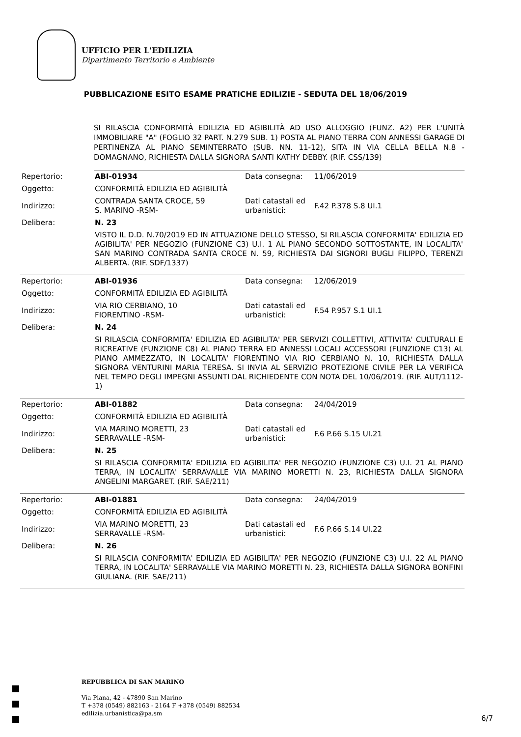UFFICIO PER L'EDILIZIA
Dipartimento Territorio e Ambiente
PUBBLICAZIONE ESITO ESAME PRATICHE EDILIZIE - SEDUTA DEL 18/06/2019
SI RILASCIA CONFORMITÀ EDILIZIA ED AGIBILITÀ AD USO ALLOGGIO (FUNZ. A2) PER L'UNITÀ IMMOBILIARE "A" (FOGLIO 32 PART. N.279 SUB. 1) POSTA AL PIANO TERRA CON ANNESSI GARAGE DI PERTINENZA AL PIANO SEMINTERRATO (SUB. NN. 11-12), SITA IN VIA CELLA BELLA N.8 - DOMAGNANO, RICHIESTA DALLA SIGNORA SANTI KATHY DEBBY. (RIF. CSS/139)
| Repertorio: | ABI-01934 | Data consegna: | 11/06/2019 |
| Oggetto: | CONFORMITÀ EDILIZIA ED AGIBILITÀ | | |
| Indirizzo: | CONTRADA SANTA CROCE, 59 S. MARINO -RSM- | Dati catastali ed urbanistici: | F.42 P.378 S.8 UI.1 |
| Delibera: | N. 23 | | |
| | VISTO IL D.D. N.70/2019 ED IN ATTUAZIONE DELLO STESSO, SI RILASCIA CONFORMITA' EDILIZIA ED AGIBILITA' PER NEGOZIO (FUNZIONE C3) U.I. 1 AL PIANO SECONDO SOTTOSTANTE, IN LOCALITA' SAN MARINO CONTRADA SANTA CROCE N. 59, RICHIESTA DAI SIGNORI BUGLI FILIPPO, TERENZI ALBERTA. (RIF. SDF/1337) | | |
| Repertorio: | ABI-01936 | Data consegna: | 12/06/2019 |
| Oggetto: | CONFORMITÀ EDILIZIA ED AGIBILITÀ | | |
| Indirizzo: | VIA RIO CERBIANO, 10 FIORENTINO -RSM- | Dati catastali ed urbanistici: | F.54 P.957 S.1 UI.1 |
| Delibera: | N. 24 | | |
| | SI RILASCIA CONFORMITA' EDILIZIA ED AGIBILITA' PER SERVIZI COLLETTIVI, ATTIVITA' CULTURALI E RICREATIVE (FUNZIONE C8) AL PIANO TERRA ED ANNESSI LOCALI ACCESSORI (FUNZIONE C13) AL PIANO AMMEZZATO, IN LOCALITA' FIORENTINO VIA RIO CERBIANO N. 10, RICHIESTA DALLA SIGNORA VENTURINI MARIA TERESA. SI INVIA AL SERVIZIO PROTEZIONE CIVILE PER LA VERIFICA NEL TEMPO DEGLI IMPEGNI ASSUNTI DAL RICHIEDENTE CON NOTA DEL 10/06/2019. (RIF. AUT/1112-1) | | |
| Repertorio: | ABI-01882 | Data consegna: | 24/04/2019 |
| Oggetto: | CONFORMITÀ EDILIZIA ED AGIBILITÀ | | |
| Indirizzo: | VIA MARINO MORETTI, 23 SERRAVALLE -RSM- | Dati catastali ed urbanistici: | F.6 P.66 S.15 UI.21 |
| Delibera: | N. 25 | | |
| | SI RILASCIA CONFORMITA' EDILIZIA ED AGIBILITA' PER NEGOZIO (FUNZIONE C3) U.I. 21 AL PIANO TERRA, IN LOCALITA' SERRAVALLE VIA MARINO MORETTI N. 23, RICHIESTA DALLA SIGNORA ANGELINI MARGARET. (RIF. SAE/211) | | |
| Repertorio: | ABI-01881 | Data consegna: | 24/04/2019 |
| Oggetto: | CONFORMITÀ EDILIZIA ED AGIBILITÀ | | |
| Indirizzo: | VIA MARINO MORETTI, 23 SERRAVALLE -RSM- | Dati catastali ed urbanistici: | F.6 P.66 S.14 UI.22 |
| Delibera: | N. 26 | | |
| | SI RILASCIA CONFORMITA' EDILIZIA ED AGIBILITA' PER NEGOZIO (FUNZIONE C3) U.I. 22 AL PIANO TERRA, IN LOCALITA' SERRAVALLE VIA MARINO MORETTI N. 23, RICHIESTA DALLA SIGNORA BONFINI GIULIANA. (RIF. SAE/211) | | |
REPUBBLICA DI SAN MARINO
Via Piana, 42 - 47890 San Marino
T +378 (0549) 882163 - 2164 F +378 (0549) 882534
edilizia.urbanistica@pa.sm
6/7